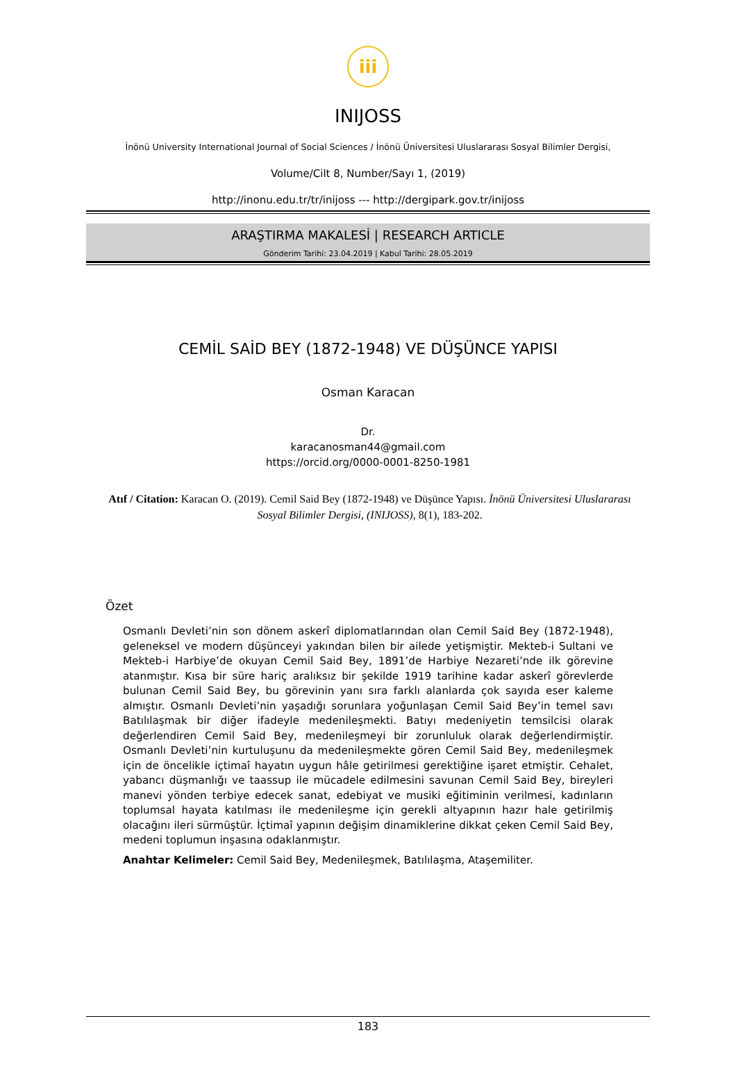iii
INIJOSS
İnönü University International Journal of Social Sciences / İnönü Üniversitesi Uluslararası Sosyal Bilimler Dergisi,
Volume/Cilt 8, Number/Sayı 1, (2019)
http://inonu.edu.tr/tr/inijoss --- http://dergipark.gov.tr/inijoss
ARAŞTIRMA MAKALESİ | RESEARCH ARTICLE
Gönderim Tarihi: 23.04.2019 | Kabul Tarihi: 28.05.2019
CEMİL SAİD BEY (1872-1948) VE DÜŞÜNCE YAPISI
Osman Karacan
Dr.
karacanosman44@gmail.com
https://orcid.org/0000-0001-8250-1981
Atıf / Citation: Karacan O. (2019). Cemil Said Bey (1872-1948) ve Düşünce Yapısı. İnönü Üniversitesi Uluslararası Sosyal Bilimler Dergisi, (INIJOSS), 8(1), 183-202.
Özet
Osmanlı Devleti’nin son dönem askerî diplomatlarından olan Cemil Said Bey (1872-1948), geleneksel ve modern düşünceyi yakından bilen bir ailede yetişmiştir. Mekteb-i Sultani ve Mekteb-i Harbiye’de okuyan Cemil Said Bey, 1891’de Harbiye Nezareti’nde ilk görevine atanmıştır. Kısa bir süre hariç aralıksız bir şekilde 1919 tarihine kadar askerî görevlerde bulunan Cemil Said Bey, bu görevinin yanı sıra farklı alanlarda çok sayıda eser kaleme almıştır. Osmanlı Devleti’nin yaşadığı sorunlara yoğunlaşan Cemil Said Bey’in temel savı Batılılaşmak bir diğer ifadeyle medenileşmekti. Batıyı medeniyetin temsilcisi olarak değerlendiren Cemil Said Bey, medenileşmeyi bir zorunluluk olarak değerlendirmiştir. Osmanlı Devleti’nin kurtuluşunu da medenileşmekte gören Cemil Said Bey, medenileşmek için de öncelikle içtimaî hayatın uygun hâle getirilmesi gerektiğine işaret etmiştir. Cehalet, yabancı düşmanlığı ve taassup ile mücadele edilmesini savunan Cemil Said Bey, bireyleri manevi yönden terbiye edecek sanat, edebiyat ve musiki eğitiminin verilmesi, kadınların toplumsal hayata katılması ile medenileşme için gerekli altyapının hazır hale getirilmiş olacağını ileri sürmüştür. İçtimaî yapının değişim dinamiklerine dikkat çeken Cemil Said Bey, medeni toplumun inşasına odaklanmıştır.
Anahtar Kelimeler: Cemil Said Bey, Medenileşmek, Batılılaşma, Ataşemiliter.
183